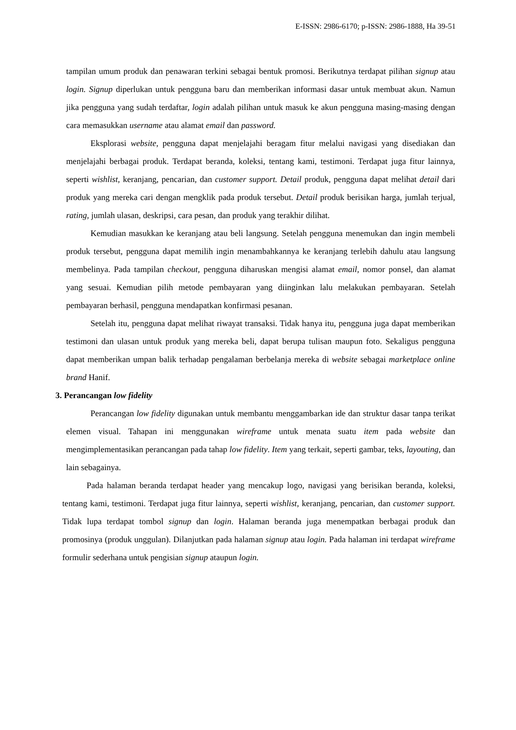E-ISSN: 2986-6170; p-ISSN: 2986-1888, Ha 39-51
tampilan umum produk dan penawaran terkini sebagai bentuk promosi. Berikutnya terdapat pilihan signup atau login. Signup diperlukan untuk pengguna baru dan memberikan informasi dasar untuk membuat akun. Namun jika pengguna yang sudah terdaftar, login adalah pilihan untuk masuk ke akun pengguna masing-masing dengan cara memasukkan username atau alamat email dan password.
Eksplorasi website, pengguna dapat menjelajahi beragam fitur melalui navigasi yang disediakan dan menjelajahi berbagai produk. Terdapat beranda, koleksi, tentang kami, testimoni. Terdapat juga fitur lainnya, seperti wishlist, keranjang, pencarian, dan customer support. Detail produk, pengguna dapat melihat detail dari produk yang mereka cari dengan mengklik pada produk tersebut. Detail produk berisikan harga, jumlah terjual, rating, jumlah ulasan, deskripsi, cara pesan, dan produk yang terakhir dilihat.
Kemudian masukkan ke keranjang atau beli langsung. Setelah pengguna menemukan dan ingin membeli produk tersebut, pengguna dapat memilih ingin menambahkannya ke keranjang terlebih dahulu atau langsung membelinya. Pada tampilan checkout, pengguna diharuskan mengisi alamat email, nomor ponsel, dan alamat yang sesuai. Kemudian pilih metode pembayaran yang diinginkan lalu melakukan pembayaran. Setelah pembayaran berhasil, pengguna mendapatkan konfirmasi pesanan.
Setelah itu, pengguna dapat melihat riwayat transaksi. Tidak hanya itu, pengguna juga dapat memberikan testimoni dan ulasan untuk produk yang mereka beli, dapat berupa tulisan maupun foto. Sekaligus pengguna dapat memberikan umpan balik terhadap pengalaman berbelanja mereka di website sebagai marketplace online brand Hanif.
3. Perancangan low fidelity
Perancangan low fidelity digunakan untuk membantu menggambarkan ide dan struktur dasar tanpa terikat elemen visual. Tahapan ini menggunakan wireframe untuk menata suatu item pada website dan mengimplementasikan perancangan pada tahap low fidelity. Item yang terkait, seperti gambar, teks, layouting, dan lain sebagainya.
Pada halaman beranda terdapat header yang mencakup logo, navigasi yang berisikan beranda, koleksi, tentang kami, testimoni. Terdapat juga fitur lainnya, seperti wishlist, keranjang, pencarian, dan customer support. Tidak lupa terdapat tombol signup dan login. Halaman beranda juga menempatkan berbagai produk dan promosinya (produk unggulan). Dilanjutkan pada halaman signup atau login. Pada halaman ini terdapat wireframe formulir sederhana untuk pengisian signup ataupun login.